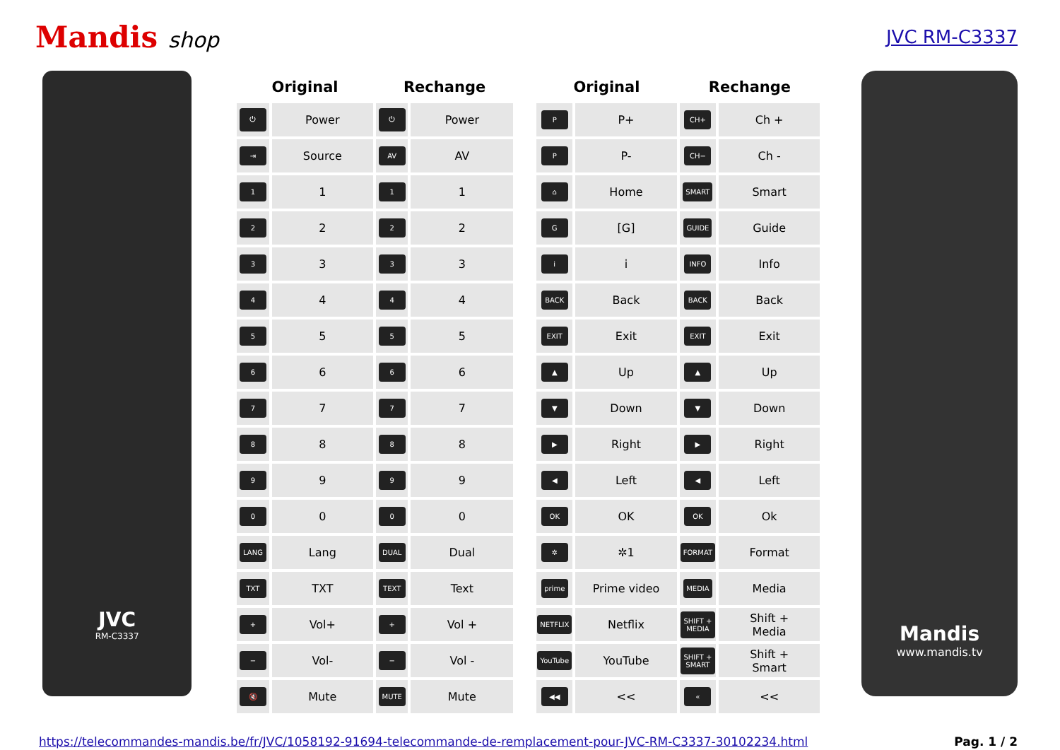Mandis shop
JVC RM-C3337
JVC
RM-C3337
| Original | | Rechange | |
| --- | --- | --- | --- |
| ⏻ | Power | ⏻ | Power |
| ⇥ | Source | AV | AV |
| 1 | 1 | 1 | 1 |
| 2 | 2 | 2 | 2 |
| 3 | 3 | 3 | 3 |
| 4 | 4 | 4 | 4 |
| 5 | 5 | 5 | 5 |
| 6 | 6 | 6 | 6 |
| 7 | 7 | 7 | 7 |
| 8 | 8 | 8 | 8 |
| 9 | 9 | 9 | 9 |
| 0 | 0 | 0 | 0 |
| LANG | Lang | DUAL | Dual |
| TXT | TXT | TEXT | Text |
| + | Vol+ | + | Vol + |
| − | Vol- | − | Vol - |
| 🔇 | Mute | MUTE | Mute |
| Original | | Rechange | |
| --- | --- | --- | --- |
| P | P+ | CH+ | Ch + |
| P | P- | CH− | Ch - |
| ⌂ | Home | SMART | Smart |
| G | [G] | GUIDE | Guide |
| i | i | INFO | Info |
| BACK | Back | BACK | Back |
| EXIT | Exit | EXIT | Exit |
| ▲ | Up | ▲ | Up |
| ▼ | Down | ▼ | Down |
| ▶ | Right | ▶ | Right |
| ◀ | Left | ◀ | Left |
| OK | OK | OK | Ok |
| ✲ | ✲1 | FORMAT | Format |
| prime | Prime video | MEDIA | Media |
| NETFLIX | Netflix | SHIFT + MEDIA | Shift + Media |
| YouTube | YouTube | SHIFT + SMART | Shift + Smart |
| ◀◀ | << | « | << |
Mandis
www.mandis.tv
https://telecommandes-mandis.be/fr/JVC/1058192-91694-telecommande-de-remplacement-pour-JVC-RM-C3337-30102234.html Pag. 1 / 2